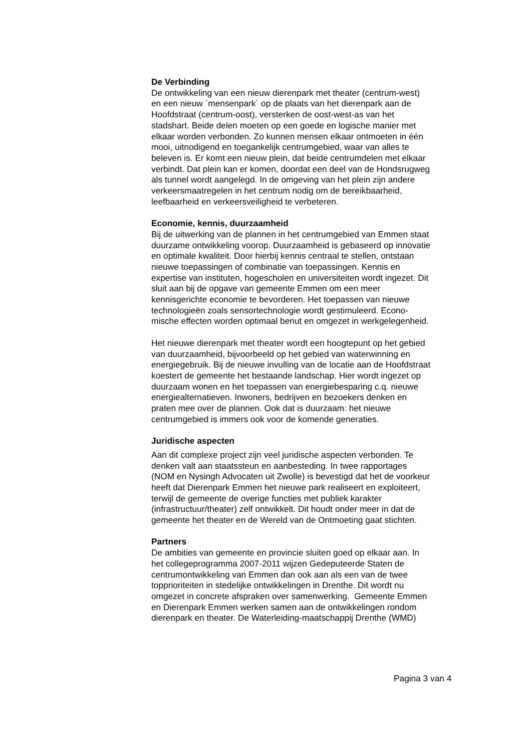De Verbinding
De ontwikkeling van een nieuw dierenpark met theater (centrum-west)
en een nieuw ´mensenpark´ op de plaats van het dierenpark aan de
Hoofdstraat (centrum-oost), versterken de oost-west-as van het
stadshart. Beide delen moeten op een goede en logische manier met
elkaar worden verbonden. Zo kunnen mensen elkaar ontmoeten in één
mooi, uitnodigend en toegankelijk centrumgebied, waar van alles te
beleven is. Er komt een nieuw plein, dat beide centrumdelen met elkaar
verbindt. Dat plein kan er komen, doordat een deel van de Hondsrugweg
als tunnel wordt aangelegd. In de omgeving van het plein zijn andere
verkeersmaatregelen in het centrum nodig om de bereikbaarheid,
leefbaarheid en verkeersveiligheid te verbeteren.
Economie, kennis, duurzaamheid
Bij de uitwerking van de plannen in het centrumgebied van Emmen staat
duurzame ontwikkeling voorop. Duurzaamheid is gebaseerd op innovatie
en optimale kwaliteit. Door hierbij kennis centraal te stellen, ontstaan
nieuwe toepassingen of combinatie van toepassingen. Kennis en
expertise van instituten, hogescholen en universiteiten wordt ingezet. Dit
sluit aan bij de opgave van gemeente Emmen om een meer
kennisgerichte economie te bevorderen. Het toepassen van nieuwe
technologieën zoals sensortechnologie wordt gestimuleerd. Econo-
mische effecten worden optimaal benut en omgezet in werkgelegenheid.
Het nieuwe dierenpark met theater wordt een hoogtepunt op het gebied
van duurzaamheid, bijvoorbeeld op het gebied van waterwinning en
energiegebruik. Bij de nieuwe invulling van de locatie aan de Hoofdstraat
koestert de gemeente het bestaande landschap. Hier wordt ingezet op
duurzaam wonen en het toepassen van energiebesparing c.q. nieuwe
energiealternatieven. Inwoners, bedrijven en bezoekers denken en
praten mee over de plannen. Ook dat is duurzaam: het nieuwe
centrumgebied is immers ook voor de komende generaties.
Juridische aspecten
Aan dit complexe project zijn veel juridische aspecten verbonden. Te
denken valt aan staatssteun en aanbesteding. In twee rapportages
(NOM en Nysingh Advocaten uit Zwolle) is bevestigd dat het de voorkeur
heeft dat Dierenpark Emmen het nieuwe park realiseert en exploiteert,
terwijl de gemeente de overige functies met publiek karakter
(infrastructuur/theater) zelf ontwikkelt. Dit houdt onder meer in dat de
gemeente het theater en de Wereld van de Ontmoeting gaat stichten.
Partners
De ambities van gemeente en provincie sluiten goed op elkaar aan. In
het collegeprogramma 2007-2011 wijzen Gedeputeerde Staten de
centrumontwikkeling van Emmen dan ook aan als een van de twee
topprioriteiten in stedelijke ontwikkelingen in Drenthe. Dit wordt nu
omgezet in concrete afspraken over samenwerking. Gemeente Emmen
en Dierenpark Emmen werken samen aan de ontwikkelingen rondom
dierenpark en theater. De Waterleiding-maatschappij Drenthe (WMD)
Pagina 3 van 4